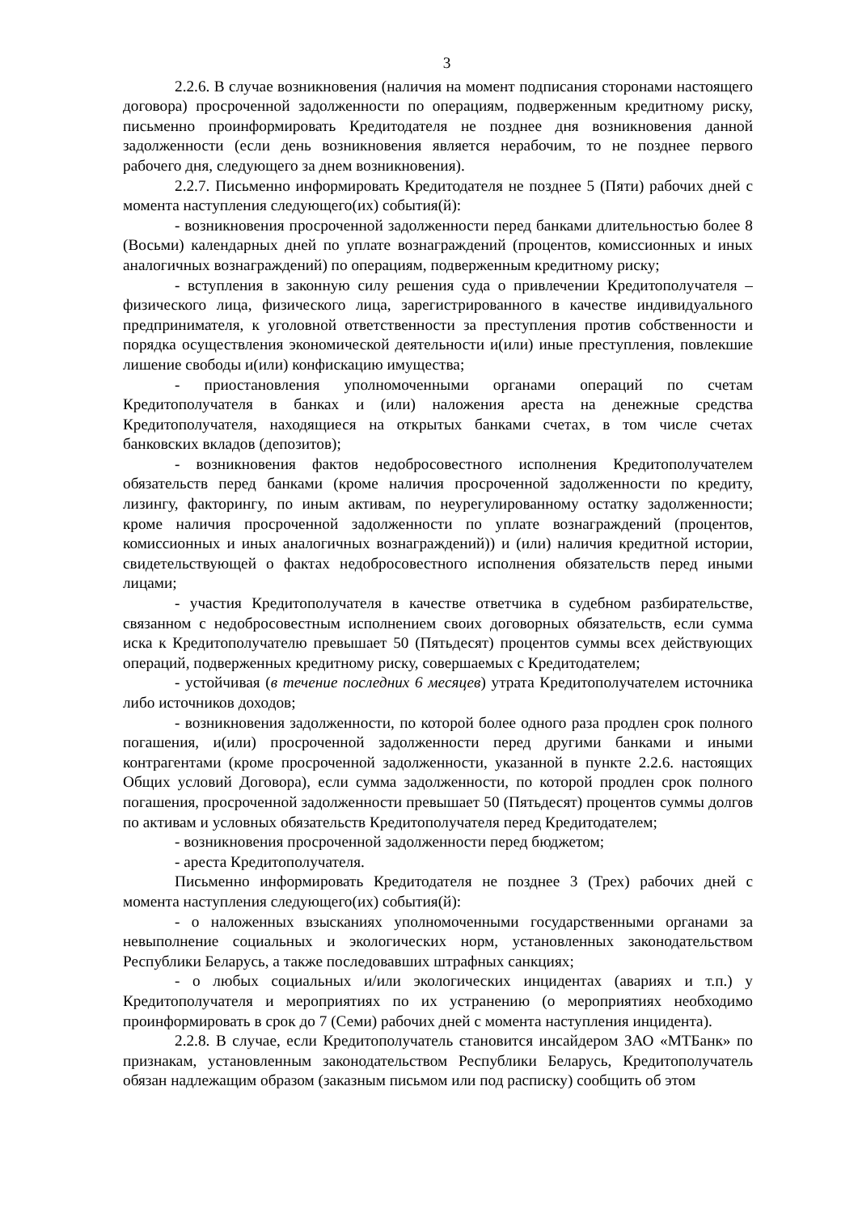3
2.2.6. В случае возникновения (наличия на момент подписания сторонами настоящего договора) просроченной задолженности по операциям, подверженным кредитному риску, письменно проинформировать Кредитодателя не позднее дня возникновения данной задолженности (если день возникновения является нерабочим, то не позднее первого рабочего дня, следующего за днем возникновения).
2.2.7. Письменно информировать Кредитодателя не позднее 5 (Пяти) рабочих дней с момента наступления следующего(их) события(й):
- возникновения просроченной задолженности перед банками длительностью более 8 (Восьми) календарных дней по уплате вознаграждений (процентов, комиссионных и иных аналогичных вознаграждений) по операциям, подверженным кредитному риску;
- вступления в законную силу решения суда о привлечении Кредитополучателя – физического лица, физического лица, зарегистрированного в качестве индивидуального предпринимателя, к уголовной ответственности за преступления против собственности и порядка осуществления экономической деятельности и(или) иные преступления, повлекшие лишение свободы и(или) конфискацию имущества;
- приостановления уполномоченными органами операций по счетам Кредитополучателя в банках и (или) наложения ареста на денежные средства Кредитополучателя, находящиеся на открытых банками счетах, в том числе счетах банковских вкладов (депозитов);
- возникновения фактов недобросовестного исполнения Кредитополучателем обязательств перед банками (кроме наличия просроченной задолженности по кредиту, лизингу, факторингу, по иным активам, по неурегулированному остатку задолженности; кроме наличия просроченной задолженности по уплате вознаграждений (процентов, комиссионных и иных аналогичных вознаграждений)) и (или) наличия кредитной истории, свидетельствующей о фактах недобросовестного исполнения обязательств перед иными лицами;
- участия Кредитополучателя в качестве ответчика в судебном разбирательстве, связанном с недобросовестным исполнением своих договорных обязательств, если сумма иска к Кредитополучателю превышает 50 (Пятьдесят) процентов суммы всех действующих операций, подверженных кредитному риску, совершаемых с Кредитодателем;
- устойчивая (в течение последних 6 месяцев) утрата Кредитополучателем источника либо источников доходов;
- возникновения задолженности, по которой более одного раза продлен срок полного погашения, и(или) просроченной задолженности перед другими банками и иными контрагентами (кроме просроченной задолженности, указанной в пункте 2.2.6. настоящих Общих условий Договора), если сумма задолженности, по которой продлен срок полного погашения, просроченной задолженности превышает 50 (Пятьдесят) процентов суммы долгов по активам и условных обязательств Кредитополучателя перед Кредитодателем;
- возникновения просроченной задолженности перед бюджетом;
- ареста Кредитополучателя.
Письменно информировать Кредитодателя не позднее 3 (Трех) рабочих дней с момента наступления следующего(их) события(й):
- о наложенных взысканиях уполномоченными государственными органами за невыполнение социальных и экологических норм, установленных законодательством Республики Беларусь, а также последовавших штрафных санкциях;
- о любых социальных и/или экологических инцидентах (авариях и т.п.) у Кредитополучателя и мероприятиях по их устранению (о мероприятиях необходимо проинформировать в срок до 7 (Семи) рабочих дней с момента наступления инцидента).
2.2.8. В случае, если Кредитополучатель становится инсайдером ЗАО «МТБанк» по признакам, установленным законодательством Республики Беларусь, Кредитополучатель обязан надлежащим образом (заказным письмом или под расписку) сообщить об этом